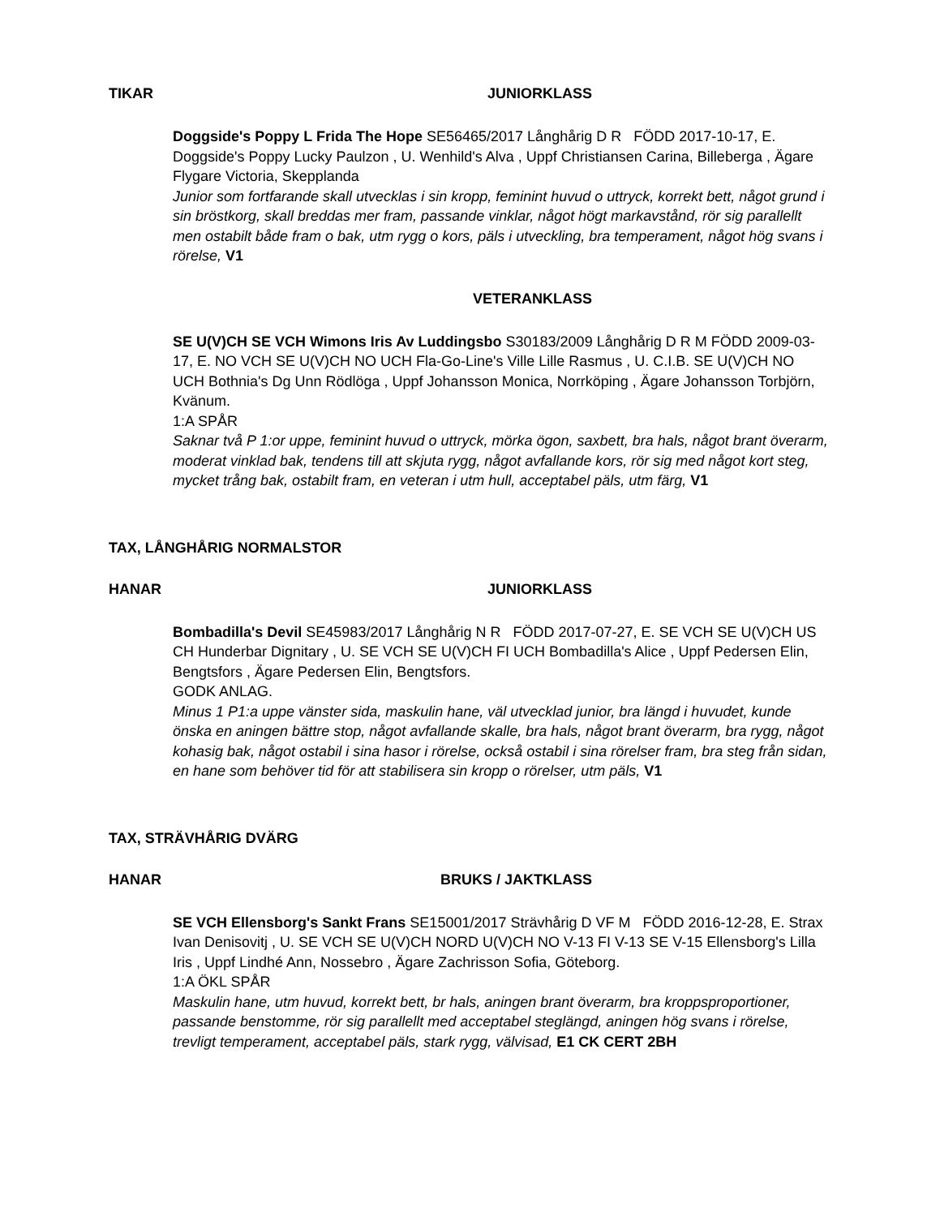TIKAR JUNIORKLASS
Doggside's Poppy L Frida The Hope SE56465/2017 Långhårig D R FÖDD 2017-10-17, E. Doggside's Poppy Lucky Paulzon , U. Wenhild's Alva , Uppf Christiansen Carina, Billeberga , Ägare Flygare Victoria, Skepplanda
Junior som fortfarande skall utvecklas i sin kropp, feminint huvud o uttryck, korrekt bett, något grund i sin bröstkorg, skall breddas mer fram, passande vinklar, något högt markavstånd, rör sig parallellt men ostabilt både fram o bak, utm rygg o kors, päls i utveckling, bra temperament, något hög svans i rörelse, V1
VETERANKLASS
SE U(V)CH SE VCH Wimons Iris Av Luddingsbo S30183/2009 Långhårig D R M FÖDD 2009-03-17, E. NO VCH SE U(V)CH NO UCH Fla-Go-Line's Ville Lille Rasmus , U. C.I.B. SE U(V)CH NO UCH Bothnia's Dg Unn Rödlöga , Uppf Johansson Monica, Norrköping , Ägare Johansson Torbjörn, Kvänum.
1:A SPÅR
Saknar två P 1:or uppe, feminint huvud o uttryck, mörka ögon, saxbett, bra hals, något brant överarm, moderat vinklad bak, tendens till att skjuta rygg, något avfallande kors, rör sig med något kort steg, mycket trång bak, ostabilt fram, en veteran i utm hull, acceptabel päls, utm färg, V1
TAX, LÅNGHÅRIG NORMALSTOR
HANAR JUNIORKLASS
Bombadilla's Devil SE45983/2017 Långhårig N R FÖDD 2017-07-27, E. SE VCH SE U(V)CH US CH Hunderbar Dignitary , U. SE VCH SE U(V)CH FI UCH Bombadilla's Alice , Uppf Pedersen Elin, Bengtsfors , Ägare Pedersen Elin, Bengtsfors.
GODK ANLAG.
Minus 1 P1:a uppe vänster sida, maskulin hane, väl utvecklad junior, bra längd i huvudet, kunde önska en aningen bättre stop, något avfallande skalle, bra hals, något brant överarm, bra rygg, något kohasig bak, något ostabil i sina hasor i rörelse, också ostabil i sina rörelser fram, bra steg från sidan, en hane som behöver tid för att stabilisera sin kropp o rörelser, utm päls, V1
TAX, STRÄVHÅRIG DVÄRG
HANAR BRUKS / JAKTKLASS
SE VCH Ellensborg's Sankt Frans SE15001/2017 Strävhårig D VF M FÖDD 2016-12-28, E. Strax Ivan Denisovitj , U. SE VCH SE U(V)CH NORD U(V)CH NO V-13 FI V-13 SE V-15 Ellensborg's Lilla Iris , Uppf Lindhé Ann, Nossebro , Ägare Zachrisson Sofia, Göteborg.
1:A ÖKL SPÅR
Maskulin hane, utm huvud, korrekt bett, br hals, aningen brant överarm, bra kroppsproportioner, passande benstomme, rör sig parallellt med acceptabel steglängd, aningen hög svans i rörelse, trevligt temperament, acceptabel päls, stark rygg, välvisad, E1 CK CERT 2BH